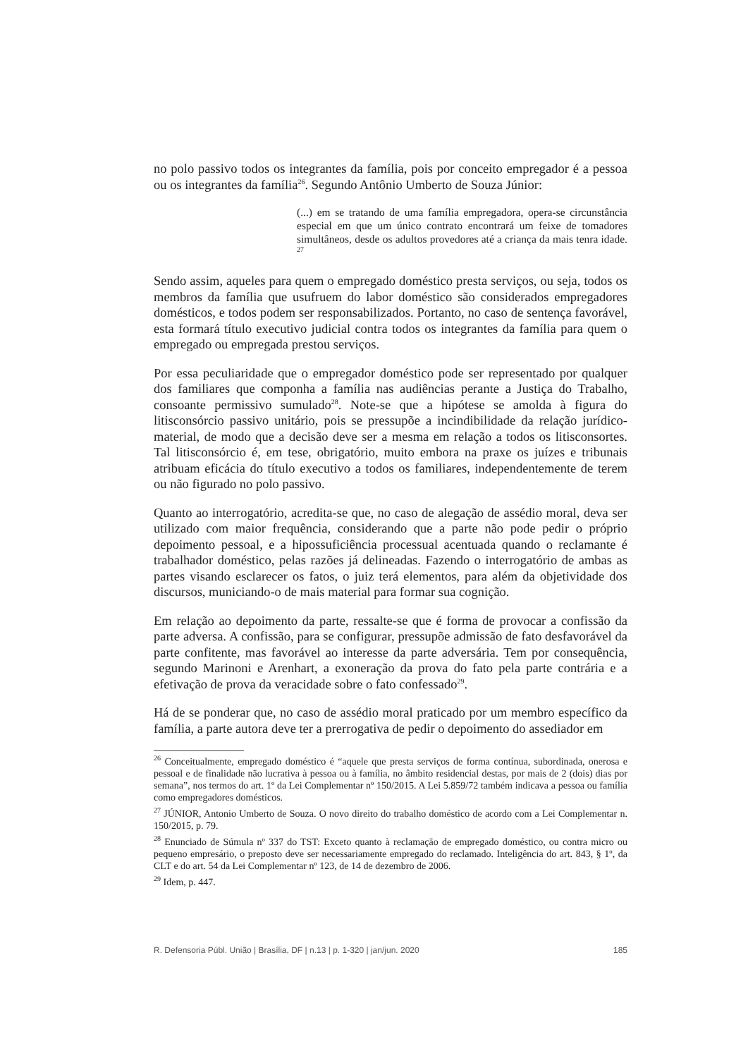no polo passivo todos os integrantes da família, pois por conceito empregador é a pessoa ou os integrantes da família<sup>26</sup>. Segundo Antônio Umberto de Souza Júnior:
(...) em se tratando de uma família empregadora, opera-se circunstância especial em que um único contrato encontrará um feixe de tomadores simultâneos, desde os adultos provedores até a criança da mais tenra idade. <sup>27</sup>
Sendo assim, aqueles para quem o empregado doméstico presta serviços, ou seja, todos os membros da família que usufruem do labor doméstico são considerados empregadores domésticos, e todos podem ser responsabilizados. Portanto, no caso de sentença favorável, esta formará título executivo judicial contra todos os integrantes da família para quem o empregado ou empregada prestou serviços.
Por essa peculiaridade que o empregador doméstico pode ser representado por qualquer dos familiares que componha a família nas audiências perante a Justiça do Trabalho, consoante permissivo sumulado<sup>28</sup>. Note-se que a hipótese se amolda à figura do litisconsórcio passivo unitário, pois se pressupõe a incindibilidade da relação jurídico-material, de modo que a decisão deve ser a mesma em relação a todos os litisconsortes. Tal litisconsórcio é, em tese, obrigatório, muito embora na praxe os juízes e tribunais atribuam eficácia do título executivo a todos os familiares, independentemente de terem ou não figurado no polo passivo.
Quanto ao interrogatório, acredita-se que, no caso de alegação de assédio moral, deva ser utilizado com maior frequência, considerando que a parte não pode pedir o próprio depoimento pessoal, e a hipossuficiência processual acentuada quando o reclamante é trabalhador doméstico, pelas razões já delineadas. Fazendo o interrogatório de ambas as partes visando esclarecer os fatos, o juiz terá elementos, para além da objetividade dos discursos, municiando-o de mais material para formar sua cognição.
Em relação ao depoimento da parte, ressalte-se que é forma de provocar a confissão da parte adversa. A confissão, para se configurar, pressupõe admissão de fato desfavorável da parte confitente, mas favorável ao interesse da parte adversária. Tem por consequência, segundo Marinoni e Arenhart, a exoneração da prova do fato pela parte contrária e a efetivação de prova da veracidade sobre o fato confessado<sup>29</sup>.
Há de se ponderar que, no caso de assédio moral praticado por um membro específico da família, a parte autora deve ter a prerrogativa de pedir o depoimento do assediador em
<sup>26</sup> Conceitualmente, empregado doméstico é “aquele que presta serviços de forma contínua, subordinada, onerosa e pessoal e de finalidade não lucrativa à pessoa ou à família, no âmbito residencial destas, por mais de 2 (dois) dias por semana”, nos termos do art. 1º da Lei Complementar nº 150/2015. A Lei 5.859/72 também indicava a pessoa ou família como empregadores domésticos.
<sup>27</sup> JÚNIOR, Antonio Umberto de Souza. O novo direito do trabalho doméstico de acordo com a Lei Complementar n. 150/2015, p. 79.
<sup>28</sup> Enunciado de Súmula nº 337 do TST: Exceto quanto à reclamação de empregado doméstico, ou contra micro ou pequeno empresário, o preposto deve ser necessariamente empregado do reclamado. Inteligência do art. 843, § 1º, da CLT e do art. 54 da Lei Complementar nº 123, de 14 de dezembro de 2006.
<sup>29</sup> Idem, p. 447.
R. Defensoria Públ. União | Brasília, DF | n.13 | p. 1-320 | jan/jun. 2020 185